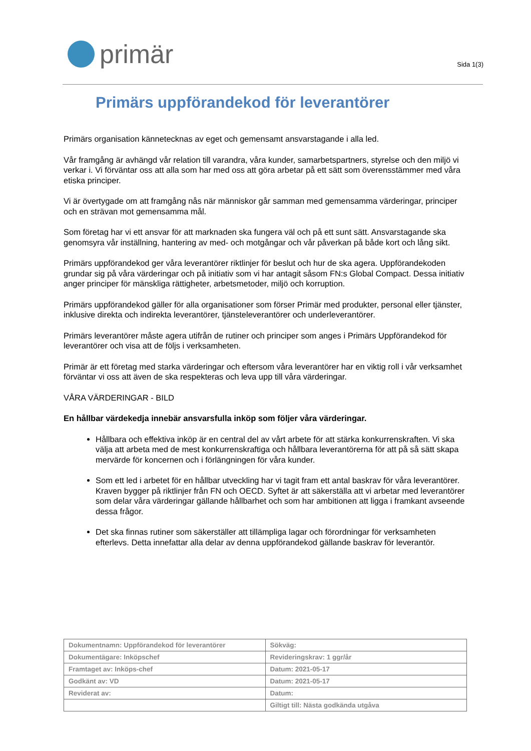primär
Sida 1(3)
Primärs uppförandekod för leverantörer
Primärs organisation kännetecknas av eget och gemensamt ansvarstagande i alla led.
Vår framgång är avhängd vår relation till varandra, våra kunder, samarbetspartners, styrelse och den miljö vi verkar i. Vi förväntar oss att alla som har med oss att göra arbetar på ett sätt som överensstämmer med våra etiska principer.
Vi är övertygade om att framgång nås när människor går samman med gemensamma värderingar, principer och en strävan mot gemensamma mål.
Som företag har vi ett ansvar för att marknaden ska fungera väl och på ett sunt sätt. Ansvarstagande ska genomsyra vår inställning, hantering av med- och motgångar och vår påverkan på både kort och lång sikt.
Primärs uppförandekod ger våra leverantörer riktlinjer för beslut och hur de ska agera. Uppförandekoden grundar sig på våra värderingar och på initiativ som vi har antagit såsom FN:s Global Compact. Dessa initiativ anger principer för mänskliga rättigheter, arbetsmetoder, miljö och korruption.
Primärs uppförandekod gäller för alla organisationer som förser Primär med produkter, personal eller tjänster, inklusive direkta och indirekta leverantörer, tjänsteleverantörer och underleverantörer.
Primärs leverantörer måste agera utifrån de rutiner och principer som anges i Primärs Uppförandekod för leverantörer och visa att de följs i verksamheten.
Primär är ett företag med starka värderingar och eftersom våra leverantörer har en viktig roll i vår verksamhet förväntar vi oss att även de ska respekteras och leva upp till våra värderingar.
VÅRA VÄRDERINGAR - BILD
En hållbar värdekedja innebär ansvarsfulla inköp som följer våra värderingar.
Hållbara och effektiva inköp är en central del av vårt arbete för att stärka konkurrenskraften. Vi ska välja att arbeta med de mest konkurrenskraftiga och hållbara leverantörerna för att på så sätt skapa mervärde för koncernen och i förlängningen för våra kunder.
Som ett led i arbetet för en hållbar utveckling har vi tagit fram ett antal baskrav för våra leverantörer. Kraven bygger på riktlinjer från FN och OECD. Syftet är att säkerställa att vi arbetar med leverantörer som delar våra värderingar gällande hållbarhet och som har ambitionen att ligga i framkant avseende dessa frågor.
Det ska finnas rutiner som säkerställer att tillämpliga lagar och förordningar för verksamheten efterlevs. Detta innefattar alla delar av denna uppförandekod gällande baskrav för leverantör.
| Dokumentnamn: Uppförandekod för leverantörer | Sökväg: |
| Dokumentägare: Inköpschef | Revideringskrav: 1 ggr/år |
| Framtaget av: Inköps-chef | Datum: 2021-05-17 |
| Godkänt av: VD | Datum: 2021-05-17 |
| Reviderat av: | Datum: |
| | Giltigt till: Nästa godkända utgåva |